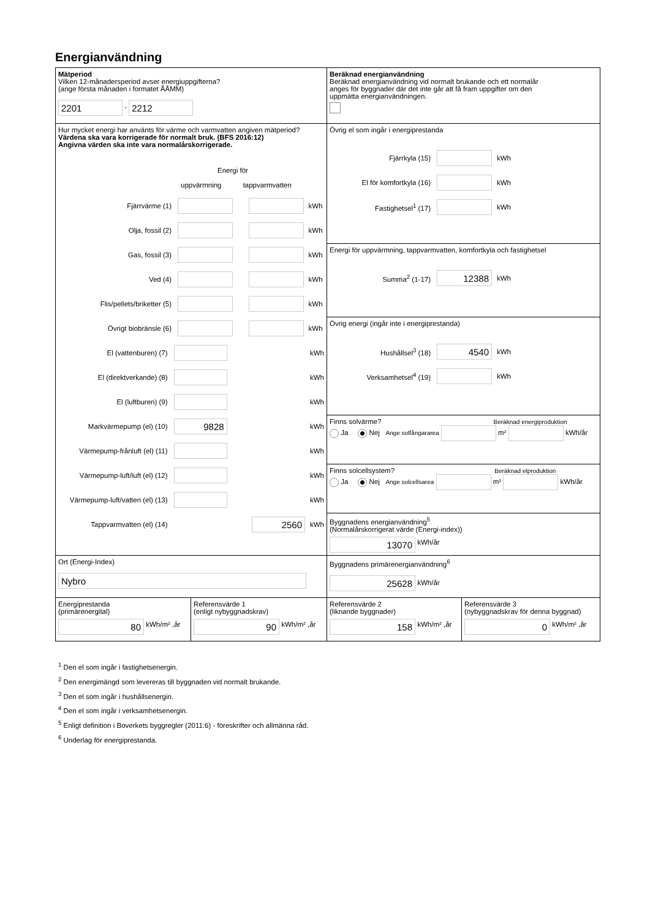Energianvändning
Mätperiod
Vilken 12-månadersperiod avser energiuppgifterna?
(ange första månaden i formatet ÅÅMM)
2201 - 2212
Beräknad energianvändning
Beräknad energianvändning vid normalt brukande och ett normalår
anges för byggnader där det inte går att få fram uppgifter om den
uppmätta energianvändningen.
Hur mycket energi har använts för värme och varmvatten angiven mätperiod?
Värdena ska vara korrigerade för normalt bruk. (BFS 2016:12)
Angivna värden ska inte vara normalårskorrigerade.
Energi för
uppvärmning tappvarmvatten
Fjärrvärme (1) kWh
Olja, fossil (2) kWh
Gas, fossil (3) kWh
Ved (4) kWh
Flis/pellets/briketter (5) kWh
Övrigt biobränsle (6) kWh
El (vattenburen) (7) kWh
El (direktverkande) (8) kWh
El (luftburen) (9) kWh
Markvärmepump (el) (10) 9828 kWh
Värmepump-frånluft (el) (11) kWh
Värmepump-luft/luft (el) (12) kWh
Värmepump-luft/vatten (el) (13) kWh
Tappvarmvatten (el) (14) 2560 kWh
Övrig el som ingår i energiprestanda
Fjärrkyla (15) kWh
El för komfortkyla (16) kWh
Fastighetsel<sup>1</sup> (17) kWh
Energi för uppvärmning, tappvarmvatten, komfortkyla och fastighetsel
Summa<sup>2</sup> (1-17) 12388 kWh
Övrig energi (ingår inte i energiprestanda)
Hushållsel<sup>3</sup> (18) 4540 kWh
Verksamhetsel<sup>4</sup> (19) kWh
Finns solvärme? Beräknad energiproduktion
Ja Nej Ange solfångararea m² kWh/år
Finns solcellsystem? Beräknad elproduktion
Ja Nej Ange solcellsarea m² kWh/år
Byggnadens energianvändning<sup>5</sup>
(Normalårskorrigerat värde (Energi-index))
13070 kWh/år
Ort (Energi-Index)
Nybro
Byggnadens primärenergianvändning<sup>6</sup>
25628 kWh/år
Energiprestanda
(primärenergital)
80 kWh/m² ,år
Referensvärde 1
(enligt nybyggnadskrav)
90 kWh/m² ,år
Referensvärde 2
(liknande byggnader)
158 kWh/m² ,år
Referensvärde 3
(nybyggnadskrav för denna byggnad)
0 kWh/m² ,år
<sup>1</sup> Den el som ingår i fastighetsenergin.
<sup>2</sup> Den energimängd som levereras till byggnaden vid normalt brukande.
<sup>3</sup> Den el som ingår i hushållsenergin.
<sup>4</sup> Den el som ingår i verksamhetsenergin.
<sup>5</sup> Enligt definition i Boverkets byggregler (2011:6) - föreskrifter och allmänna råd.
<sup>6</sup> Underlag för energiprestanda.